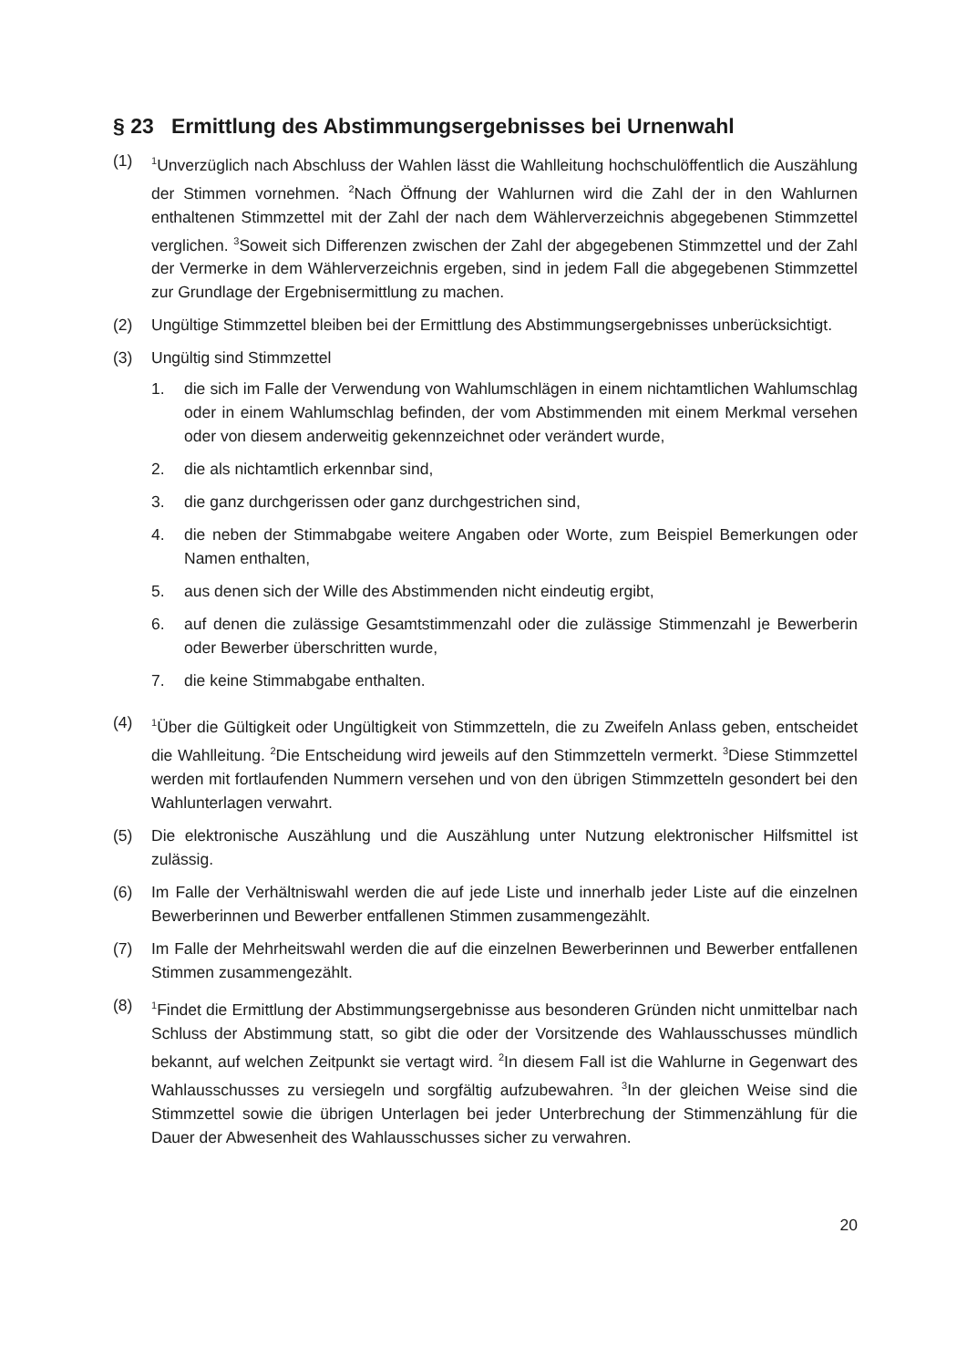§ 23 Ermittlung des Abstimmungsergebnisses bei Urnenwahl
(1)
<sup>1</sup> Unverzüglich nach Abschluss der Wahlen lässt die Wahlleitung hochschulöffentlich die Auszählung der Stimmen vornehmen. <sup>2</sup>Nach Öffnung der Wahlurnen wird die Zahl der in den Wahlurnen enthaltenen Stimmzettel mit der Zahl der nach dem Wählerverzeichnis abgegebenen Stimmzettel verglichen. <sup>3</sup>Soweit sich Differenzen zwischen der Zahl der abgegebenen Stimmzettel und der Zahl der Vermerke in dem Wählerverzeichnis ergeben, sind in jedem Fall die abgegebenen Stimmzettel zur Grundlage der Ergebnisermittlung zu machen.
(2) Ungültige Stimmzettel bleiben bei der Ermittlung des Abstimmungsergebnisses unberücksichtigt.
(3) Ungültig sind Stimmzettel
1. die sich im Falle der Verwendung von Wahlumschlägen in einem nichtamtlichen Wahlumschlag oder in einem Wahlumschlag befinden, der vom Abstimmenden mit einem Merkmal versehen oder von diesem anderweitig gekennzeichnet oder verändert wurde,
2. die als nichtamtlich erkennbar sind,
3. die ganz durchgerissen oder ganz durchgestrichen sind,
4. die neben der Stimmabgabe weitere Angaben oder Worte, zum Beispiel Bemerkungen oder Namen enthalten,
5. aus denen sich der Wille des Abstimmenden nicht eindeutig ergibt,
6. auf denen die zulässige Gesamtstimmenzahl oder die zulässige Stimmenzahl je Bewerberin oder Bewerber überschritten wurde,
7. die keine Stimmabgabe enthalten.
(4)
<sup>1</sup> Über die Gültigkeit oder Ungültigkeit von Stimmzetteln, die zu Zweifeln Anlass geben, entscheidet die Wahlleitung. <sup>2</sup>Die Entscheidung wird jeweils auf den Stimmzetteln vermerkt. <sup>3</sup>Diese Stimmzettel werden mit fortlaufenden Nummern versehen und von den übrigen Stimmzetteln gesondert bei den Wahlunterlagen verwahrt.
(5) Die elektronische Auszählung und die Auszählung unter Nutzung elektronischer Hilfsmittel ist zulässig.
(6) Im Falle der Verhältniswahl werden die auf jede Liste und innerhalb jeder Liste auf die einzelnen Bewerberinnen und Bewerber entfallenen Stimmen zusammengezählt.
(7) Im Falle der Mehrheitswahl werden die auf die einzelnen Bewerberinnen und Bewerber entfallenen Stimmen zusammengezählt.
(8)
<sup>1</sup> Findet die Ermittlung der Abstimmungsergebnisse aus besonderen Gründen nicht unmittelbar nach Schluss der Abstimmung statt, so gibt die oder der Vorsitzende des Wahlausschusses mündlich bekannt, auf welchen Zeitpunkt sie vertagt wird. <sup>2</sup>In diesem Fall ist die Wahlurne in Gegenwart des Wahlausschusses zu versiegeln und sorgfältig aufzubewahren. <sup>3</sup>In der gleichen Weise sind die Stimmzettel sowie die übrigen Unterlagen bei jeder Unterbrechung der Stimmenzählung für die Dauer der Abwesenheit des Wahlausschusses sicher zu verwahren.
20